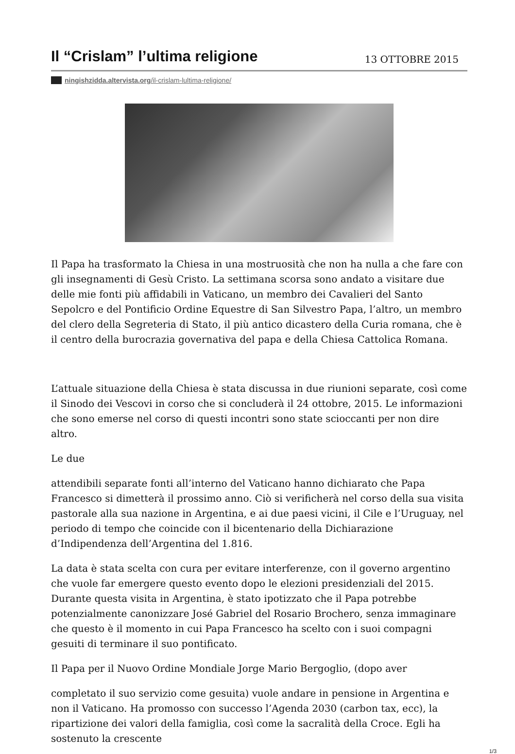Il “Crislam” l’ultima religione
13 OTTOBRE 2015
ningishzidda.altervista.org/il-crislam-lultima-religione/
Il Papa ha trasformato la Chiesa in una mostruosità che non ha nulla a che fare con gli insegnamenti di Gesù Cristo. La settimana scorsa sono andato a visitare due delle mie fonti più affidabili in Vaticano, un membro dei Cavalieri del Santo Sepolcro e del Pontificio Ordine Equestre di San Silvestro Papa, l’altro, un membro del clero della Segreteria di Stato, il più antico dicastero della Curia romana, che è il centro della burocrazia governativa del papa e della Chiesa Cattolica Romana.
L’attuale situazione della Chiesa è stata discussa in due riunioni separate, così come il Sinodo dei Vescovi in corso che si concluderà il 24 ottobre, 2015. Le informazioni che sono emerse nel corso di questi incontri sono state scioccanti per non dire altro.
Le due
attendibili separate fonti all’interno del Vaticano hanno dichiarato che Papa Francesco si dimetterà il prossimo anno. Ciò si verificherà nel corso della sua visita pastorale alla sua nazione in Argentina, e ai due paesi vicini, il Cile e l’Uruguay, nel periodo di tempo che coincide con il bicentenario della Dichiarazione d’Indipendenza dell’Argentina del 1.816.
La data è stata scelta con cura per evitare interferenze, con il governo argentino che vuole far emergere questo evento dopo le elezioni presidenziali del 2015. Durante questa visita in Argentina, è stato ipotizzato che il Papa potrebbe potenzialmente canonizzare José Gabriel del Rosario Brochero, senza immaginare che questo è il momento in cui Papa Francesco ha scelto con i suoi compagni gesuiti di terminare il suo pontificato.
Il Papa per il Nuovo Ordine Mondiale Jorge Mario Bergoglio, (dopo aver
completato il suo servizio come gesuita) vuole andare in pensione in Argentina e non il Vaticano. Ha promosso con successo l’Agenda 2030 (carbon tax, ecc), la ripartizione dei valori della famiglia, così come la sacralità della Croce. Egli ha sostenuto la crescente
1/3